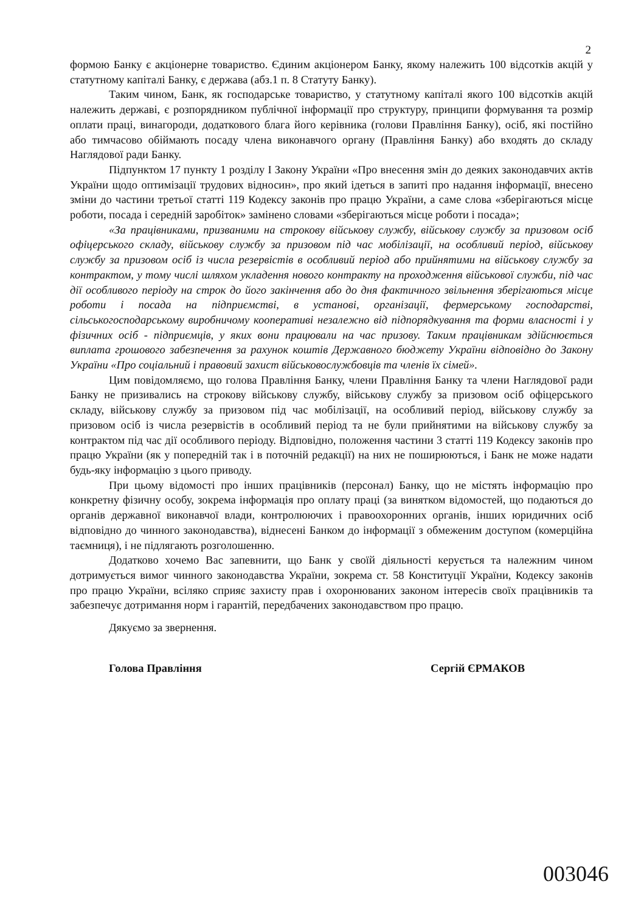2
формою Банку є акціонерне товариство. Єдиним акціонером Банку, якому належить 100 відсотків акцій у статутному капіталі Банку, є держава (абз.1 п. 8 Статуту Банку).
Таким чином, Банк, як господарське товариство, у статутному капіталі якого 100 відсотків акцій належить державі, є розпорядником публічної інформації про структуру, принципи формування та розмір оплати праці, винагороди, додаткового блага його керівника (голови Правління Банку), осіб, які постійно або тимчасово обіймають посаду члена виконавчого органу (Правління Банку) або входять до складу Наглядової ради Банку.
Підпунктом 17 пункту 1 розділу I Закону України «Про внесення змін до деяких законодавчих актів України щодо оптимізації трудових відносин», про який ідеться в запиті про надання інформації, внесено зміни до частини третьої статті 119 Кодексу законів про працю України, а саме слова «зберігаються місце роботи, посада і середній заробіток» замінено словами «зберігаються місце роботи і посада»;
«За працівниками, призваними на строкову військову службу, військову службу за призовом осіб офіцерського складу, військову службу за призовом під час мобілізації, на особливий період, військову службу за призовом осіб із числа резервістів в особливий період або прийнятими на військову службу за контрактом, у тому числі шляхом укладення нового контракту на проходження військової служби, під час дії особливого періоду на строк до його закінчення або до дня фактичного звільнення зберігаються місце роботи і посада на підприємстві, в установі, організації, фермерському господарстві, сільськогосподарському виробничому кооперативі незалежно від підпорядкування та форми власності і у фізичних осіб - підприємців, у яких вони працювали на час призову. Таким працівникам здійснюється виплата грошового забезпечення за рахунок коштів Державного бюджету України відповідно до Закону України «Про соціальний і правовий захист військовослужбовців та членів їх сімей».
Цим повідомляємо, що голова Правління Банку, члени Правління Банку та члени Наглядової ради Банку не призивались на строкову військову службу, військову службу за призовом осіб офіцерського складу, військову службу за призовом під час мобілізації, на особливий період, військову службу за призовом осіб із числа резервістів в особливий період та не були прийнятими на військову службу за контрактом під час дії особливого періоду. Відповідно, положення частини 3 статті 119 Кодексу законів про працю України (як у попередній так і в поточній редакції) на них не поширюються, і Банк не може надати будь-яку інформацію з цього приводу.
При цьому відомості про інших працівників (персонал) Банку, що не містять інформацію про конкретну фізичну особу, зокрема інформація про оплату праці (за винятком відомостей, що подаються до органів державної виконавчої влади, контролюючих і правоохоронних органів, інших юридичних осіб відповідно до чинного законодавства), віднесені Банком до інформації з обмеженим доступом (комерційна таємниця), і не підлягають розголошенню.
Додатково хочемо Вас запевнити, що Банк у своїй діяльності керується та належним чином дотримується вимог чинного законодавства України, зокрема ст. 58 Конституції України, Кодексу законів про працю України, всіляко сприяє захисту прав і охоронюваних законом інтересів своїх працівників та забезпечує дотримання норм і гарантій, передбачених законодавством про працю.
Дякуємо за звернення.
Голова Правління Сергій ЄРМАКОВ
003046